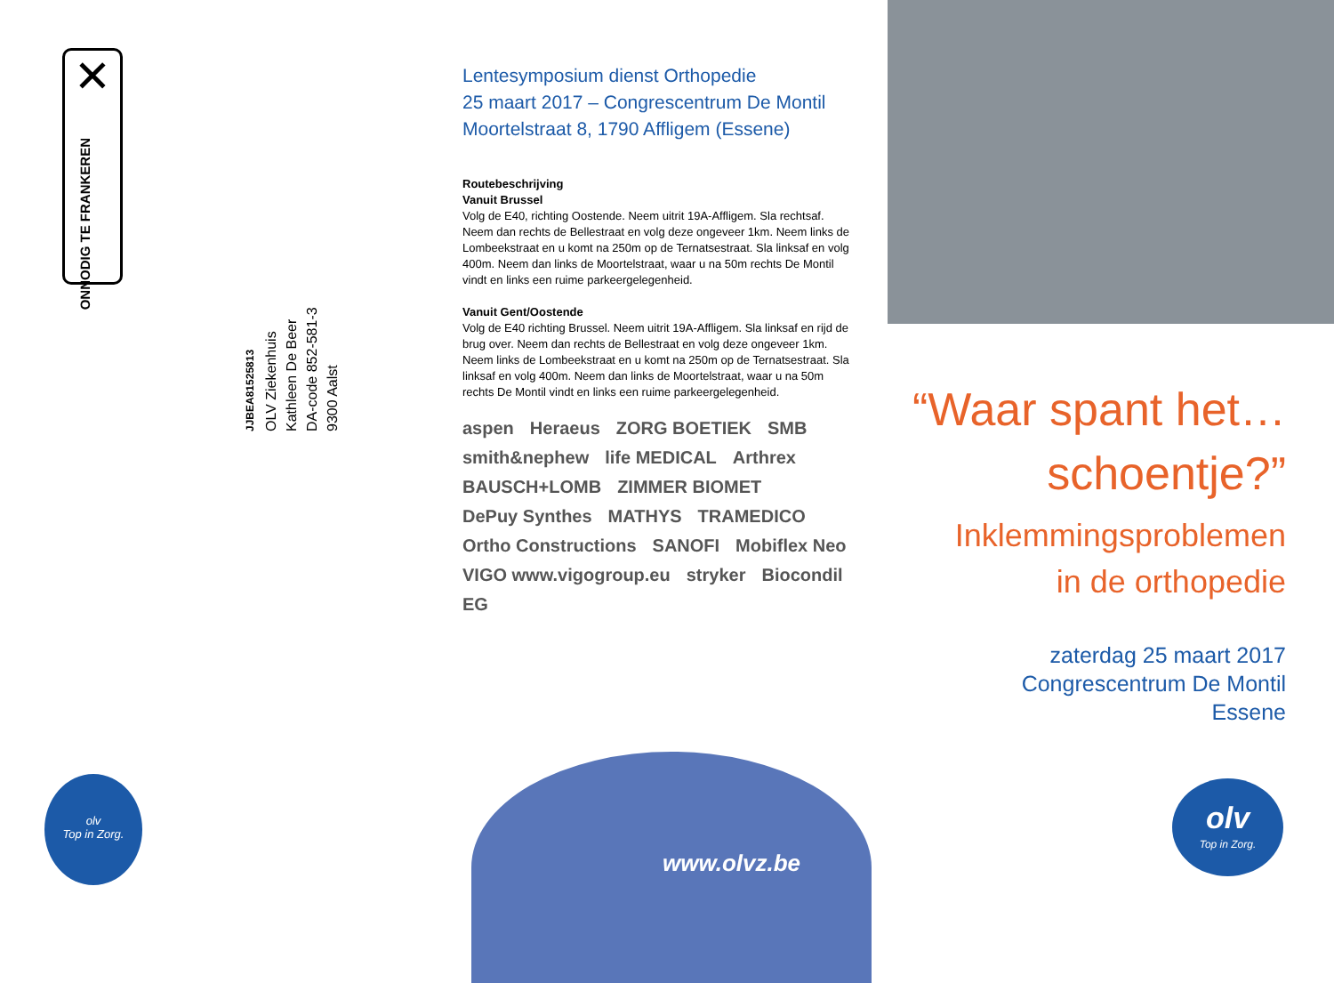✕
ONNODIG TE FRANKEREN
JJBEA81525813
OLV Ziekenhuis
Kathleen De Beer
DA-code 852-581-3
9300 Aalst
olv
Top in Zorg.
Lentesymposium dienst Orthopedie
25 maart 2017 – Congrescentrum De Montil
Moortelstraat 8, 1790 Affligem (Essene)
Routebeschrijving
Vanuit Brussel
Volg de E40, richting Oostende. Neem uitrit 19A-Affligem. Sla rechtsaf. Neem dan rechts de Bellestraat en volg deze ongeveer 1km. Neem links de Lombeekstraat en u komt na 250m op de Ternatsestraat. Sla linksaf en volg 400m. Neem dan links de Moortelstraat, waar u na 50m rechts De Montil vindt en links een ruime parkeergelegenheid.
Vanuit Gent/Oostende
Volg de E40 richting Brussel. Neem uitrit 19A-Affligem. Sla linksaf en rijd de brug over. Neem dan rechts de Bellestraat en volg deze ongeveer 1km. Neem links de Lombeekstraat en u komt na 250m op de Ternatsestraat. Sla linksaf en volg 400m. Neem dan links de Moortelstraat, waar u na 50m rechts De Montil vindt en links een ruime parkeergelegenheid.
aspen Heraeus ZORG BOETIEK SMB smith&nephew life MEDICAL Arthrex BAUSCH+LOMB ZIMMER BIOMET DePuy Synthes MATHYS TRAMEDICO Ortho Constructions SANOFI Mobiflex Neo VIGO www.vigogroup.eu stryker Biocondil EG
www.olvz.be
“Waar spant het…
schoentje?”
Inklemmingsproblemen
in de orthopedie
zaterdag 25 maart 2017
Congrescentrum De Montil
Essene
olv
Top in Zorg.